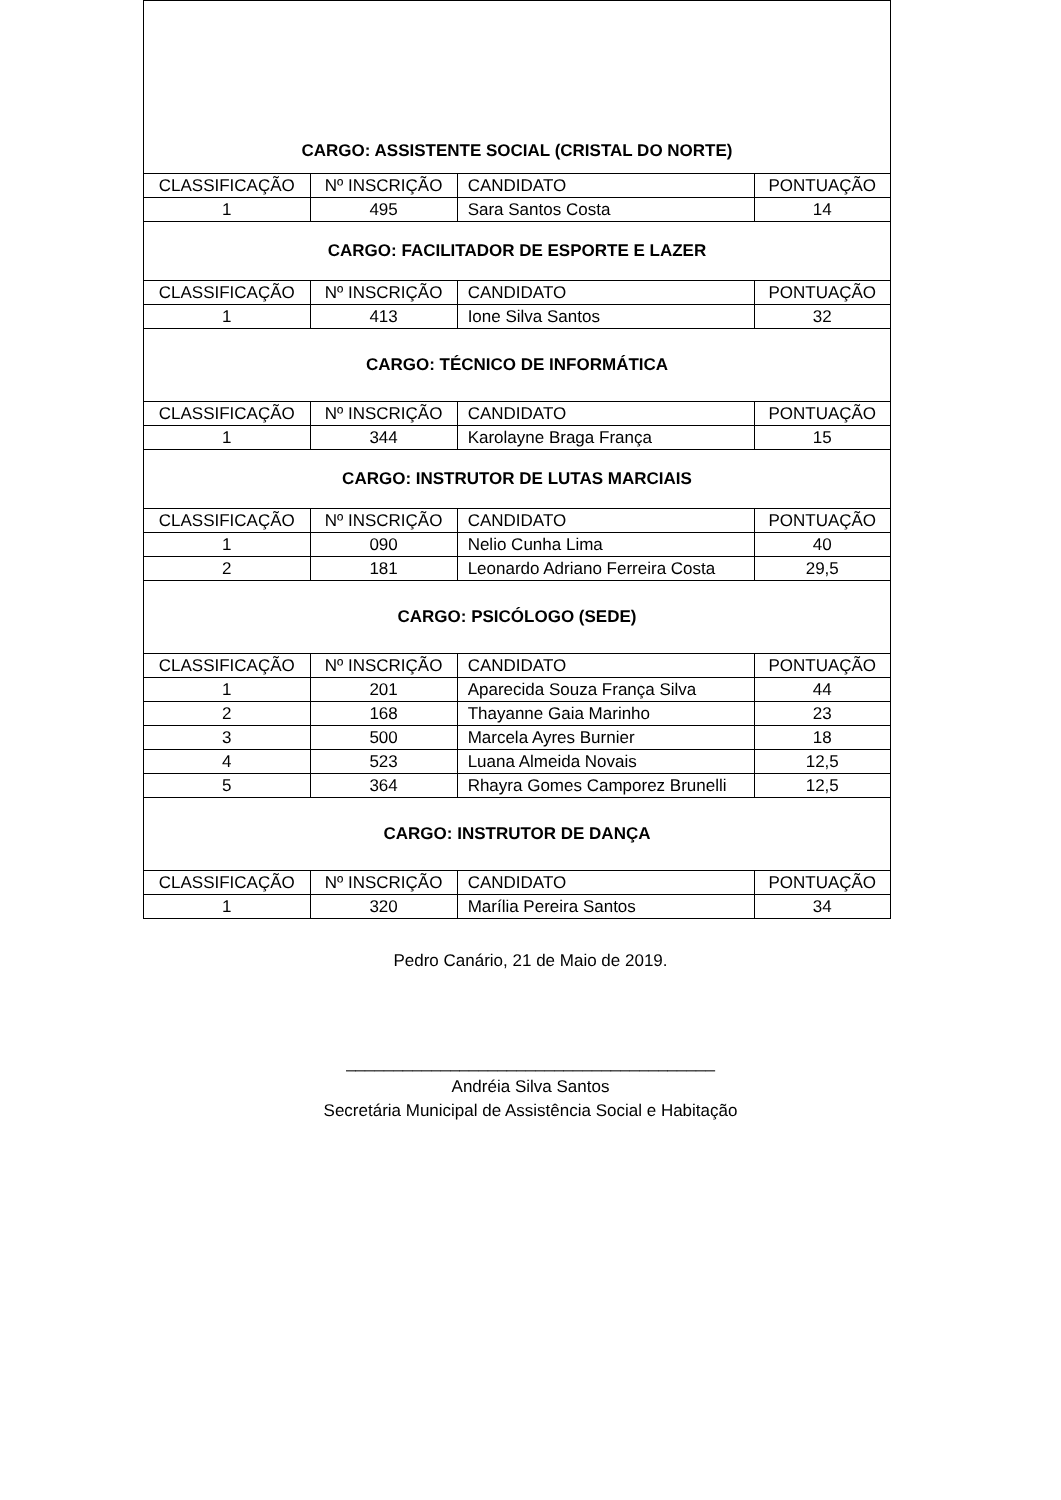| CARGO: ASSISTENTE SOCIAL (CRISTAL DO NORTE) | | | |
| CLASSIFICAÇÃO | Nº INSCRIÇÃO | CANDIDATO | PONTUAÇÃO |
| 1 | 495 | Sara Santos Costa | 14 |
| CARGO: FACILITADOR DE ESPORTE E LAZER | | | |
| CLASSIFICAÇÃO | Nº INSCRIÇÃO | CANDIDATO | PONTUAÇÃO |
| 1 | 413 | Ione Silva Santos | 32 |
| CARGO: TÉCNICO DE INFORMÁTICA | | | |
| CLASSIFICAÇÃO | Nº INSCRIÇÃO | CANDIDATO | PONTUAÇÃO |
| 1 | 344 | Karolayne Braga França | 15 |
| CARGO: INSTRUTOR DE LUTAS MARCIAIS | | | |
| CLASSIFICAÇÃO | Nº INSCRIÇÃO | CANDIDATO | PONTUAÇÃO |
| 1 | 090 | Nelio Cunha Lima | 40 |
| 2 | 181 | Leonardo Adriano Ferreira Costa | 29,5 |
| CARGO: PSICÓLOGO (SEDE) | | | |
| CLASSIFICAÇÃO | Nº INSCRIÇÃO | CANDIDATO | PONTUAÇÃO |
| 1 | 201 | Aparecida Souza França Silva | 44 |
| 2 | 168 | Thayanne Gaia Marinho | 23 |
| 3 | 500 | Marcela Ayres Burnier | 18 |
| 4 | 523 | Luana Almeida Novais | 12,5 |
| 5 | 364 | Rhayra Gomes Camporez Brunelli | 12,5 |
| CARGO: INSTRUTOR DE DANÇA | | | |
| CLASSIFICAÇÃO | Nº INSCRIÇÃO | CANDIDATO | PONTUAÇÃO |
| 1 | 320 | Marília Pereira Santos | 34 |
Pedro Canário, 21 de Maio de 2019.
_______________________________________
Andréia Silva Santos
Secretária Municipal de Assistência Social e Habitação